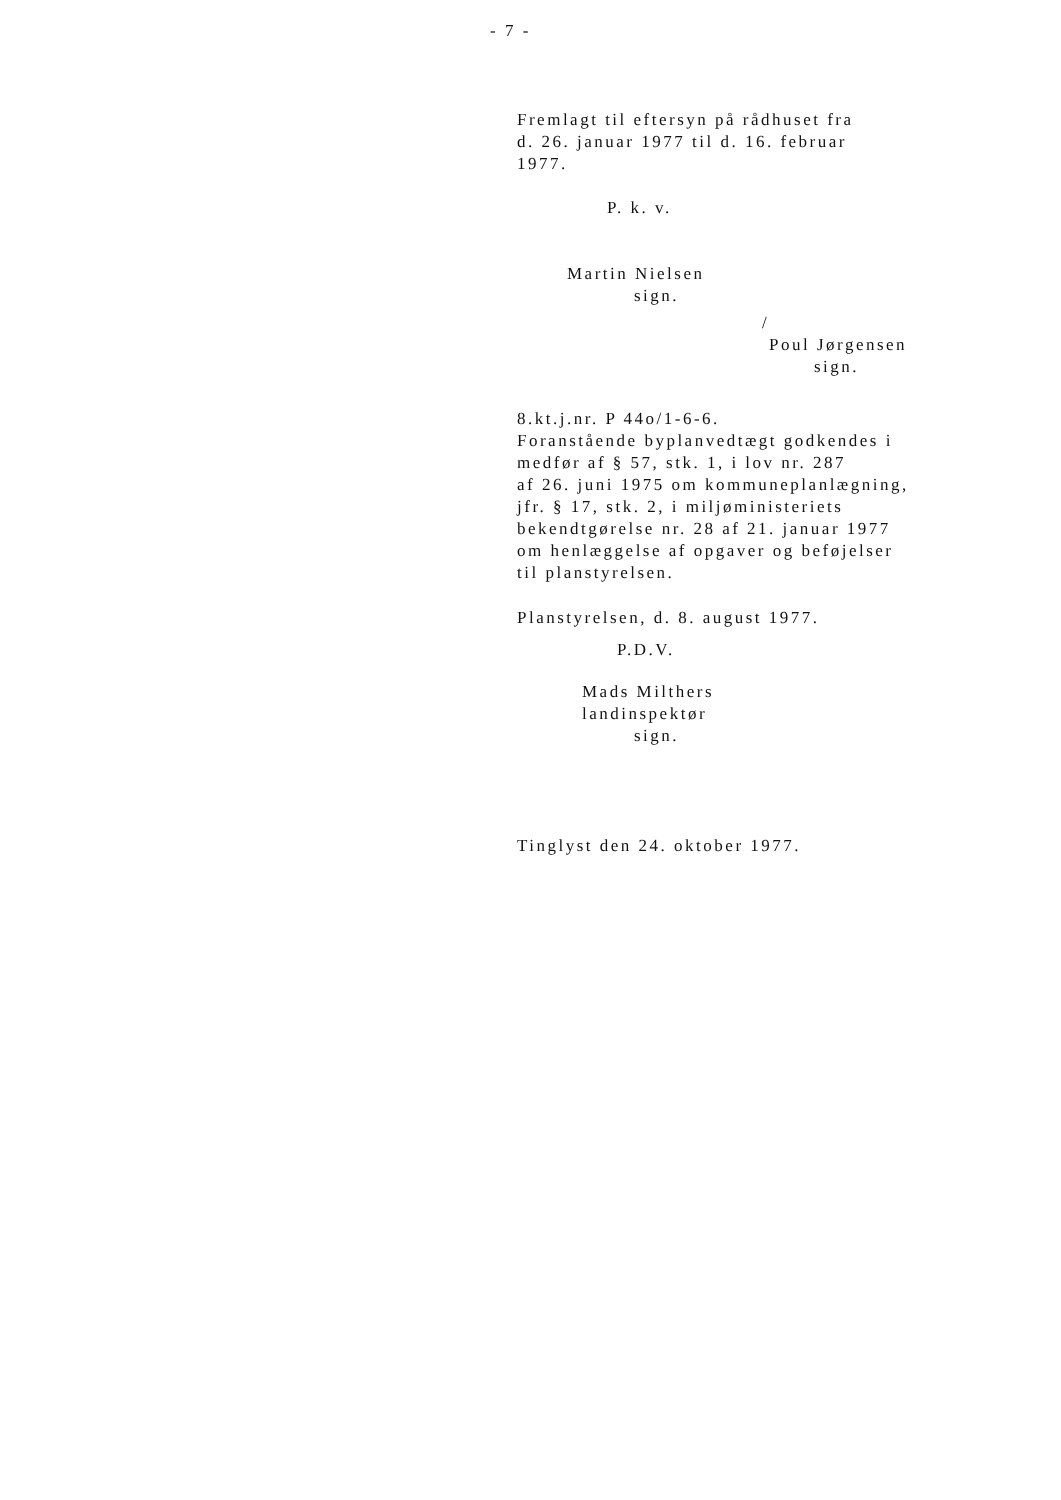- 7 -
Fremlagt til eftersyn på rådhuset fra
d. 26. januar 1977 til d. 16. februar
1977.
P. k. v.
Martin Nielsen
sign.
/
Poul Jørgensen
sign.
8.kt.j.nr. P 44o/1-6-6.
Foranstående byplanvedtægt godkendes i
medfør af § 57, stk. 1, i lov nr. 287
af 26. juni 1975 om kommuneplanlægning,
jfr. § 17, stk. 2, i miljøministeriets
bekendtgørelse nr. 28 af 21. januar 1977
om henlæggelse af opgaver og beføjelser
til planstyrelsen.
Planstyrelsen, d. 8. august 1977.
P.D.V.
Mads Milthers
landinspektør
sign.
Tinglyst den 24. oktober 1977.